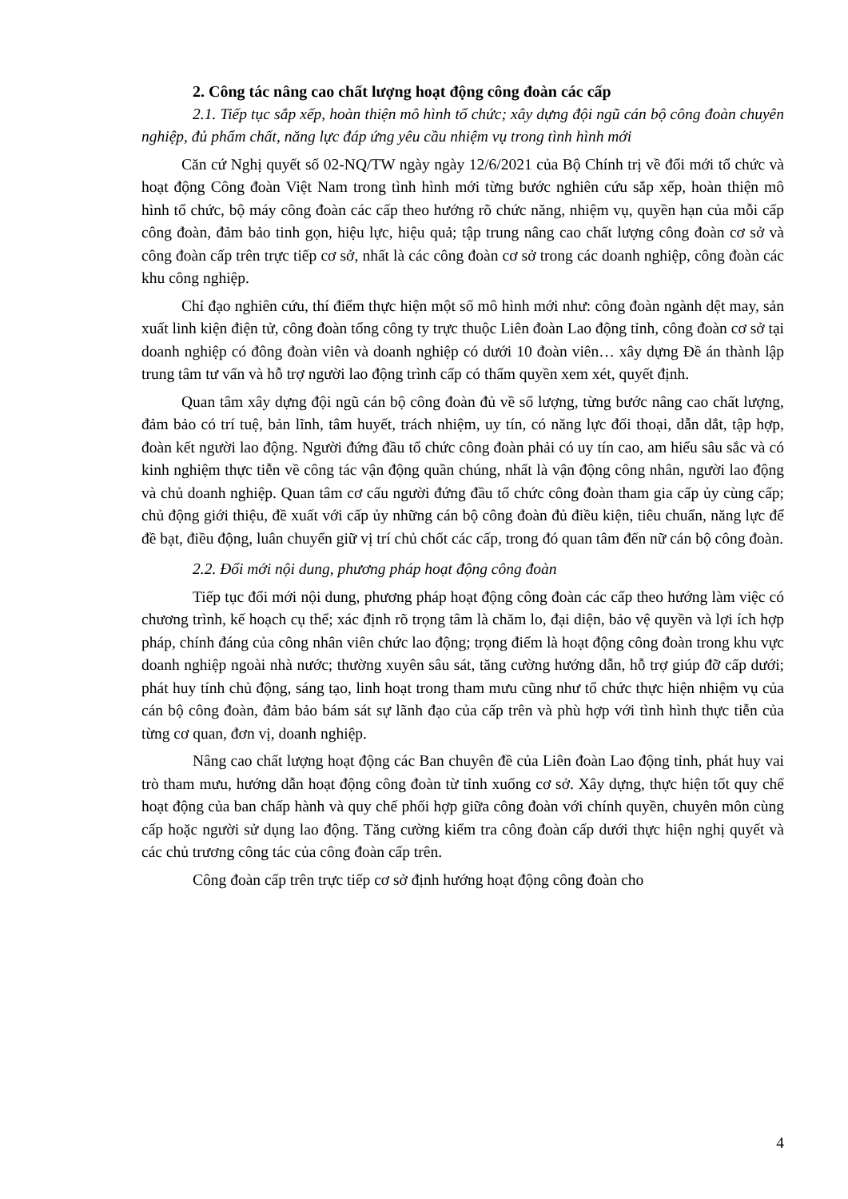2. Công tác nâng cao chất lượng hoạt động công đoàn các cấp
2.1. Tiếp tục sắp xếp, hoàn thiện mô hình tổ chức; xây dựng đội ngũ cán bộ công đoàn chuyên nghiệp, đủ phẩm chất, năng lực đáp ứng yêu cầu nhiệm vụ trong tình hình mới
Căn cứ Nghị quyết số 02-NQ/TW ngày ngày 12/6/2021 của Bộ Chính trị về đổi mới tổ chức và hoạt động Công đoàn Việt Nam trong tình hình mới từng bước nghiên cứu sắp xếp, hoàn thiện mô hình tổ chức, bộ máy công đoàn các cấp theo hướng rõ chức năng, nhiệm vụ, quyền hạn của mỗi cấp công đoàn, đảm bảo tinh gọn, hiệu lực, hiệu quả; tập trung nâng cao chất lượng công đoàn cơ sở và công đoàn cấp trên trực tiếp cơ sở, nhất là các công đoàn cơ sở trong các doanh nghiệp, công đoàn các khu công nghiệp.
Chỉ đạo nghiên cứu, thí điểm thực hiện một số mô hình mới như: công đoàn ngành dệt may, sản xuất linh kiện điện tử, công đoàn tổng công ty trực thuộc Liên đoàn Lao động tỉnh, công đoàn cơ sở tại doanh nghiệp có đông đoàn viên và doanh nghiệp có dưới 10 đoàn viên… xây dựng Đề án thành lập trung tâm tư vấn và hỗ trợ người lao động trình cấp có thẩm quyền xem xét, quyết định.
Quan tâm xây dựng đội ngũ cán bộ công đoàn đủ về số lượng, từng bước nâng cao chất lượng, đảm bảo có trí tuệ, bản lĩnh, tâm huyết, trách nhiệm, uy tín, có năng lực đối thoại, dẫn dắt, tập hợp, đoàn kết người lao động. Người đứng đầu tổ chức công đoàn phải có uy tín cao, am hiểu sâu sắc và có kinh nghiệm thực tiễn về công tác vận động quần chúng, nhất là vận động công nhân, người lao động và chủ doanh nghiệp. Quan tâm cơ cấu người đứng đầu tổ chức công đoàn tham gia cấp ủy cùng cấp; chủ động giới thiệu, đề xuất với cấp ủy những cán bộ công đoàn đủ điều kiện, tiêu chuẩn, năng lực để đề bạt, điều động, luân chuyển giữ vị trí chủ chốt các cấp, trong đó quan tâm đến nữ cán bộ công đoàn.
2.2. Đổi mới nội dung, phương pháp hoạt động công đoàn
Tiếp tục đổi mới nội dung, phương pháp hoạt động công đoàn các cấp theo hướng làm việc có chương trình, kế hoạch cụ thể; xác định rõ trọng tâm là chăm lo, đại diện, bảo vệ quyền và lợi ích hợp pháp, chính đáng của công nhân viên chức lao động; trọng điểm là hoạt động công đoàn trong khu vực doanh nghiệp ngoài nhà nước; thường xuyên sâu sát, tăng cường hướng dẫn, hỗ trợ giúp đỡ cấp dưới; phát huy tính chủ động, sáng tạo, linh hoạt trong tham mưu cũng như tổ chức thực hiện nhiệm vụ của cán bộ công đoàn, đảm bảo bám sát sự lãnh đạo của cấp trên và phù hợp với tình hình thực tiễn của từng cơ quan, đơn vị, doanh nghiệp.
Nâng cao chất lượng hoạt động các Ban chuyên đề của Liên đoàn Lao động tỉnh, phát huy vai trò tham mưu, hướng dẫn hoạt động công đoàn từ tỉnh xuống cơ sở. Xây dựng, thực hiện tốt quy chế hoạt động của ban chấp hành và quy chế phối hợp giữa công đoàn với chính quyền, chuyên môn cùng cấp hoặc người sử dụng lao động. Tăng cường kiểm tra công đoàn cấp dưới thực hiện nghị quyết và các chủ trương công tác của công đoàn cấp trên.
Công đoàn cấp trên trực tiếp cơ sở định hướng hoạt động công đoàn cho
4